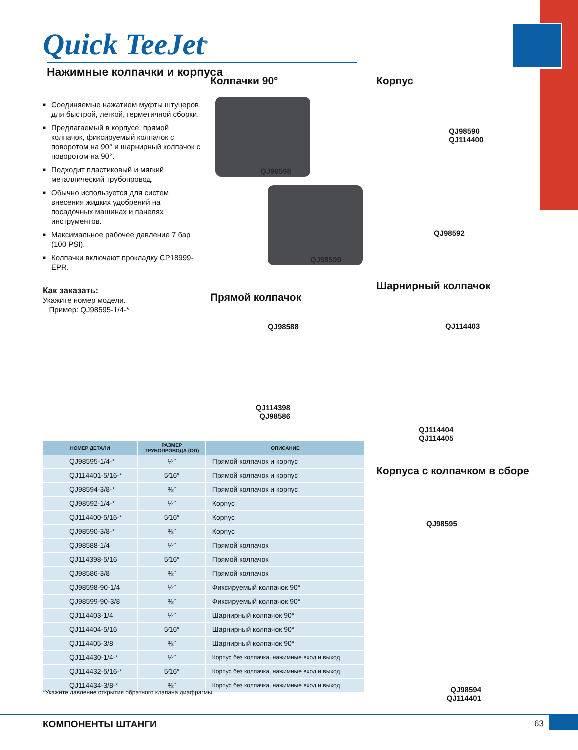Quick TeeJet<sup>®</sup> Нажимные колпачки и корпуса
■ Соединяемые нажатием муфты штуцеров для быстрой, легкой, герметичной сборки.
■ Предлагаемый в корпусе, прямой колпачок, фиксируемый колпачок с поворотом на 90° и шарнирный колпачок с поворотом на 90°.
■ Подходит пластиковый и мягкий металлический трубопровод.
■ Обычно используется для систем внесения жидких удобрений на посадочных машинах и панелях инструментов.
■ Максимальное рабочее давление 7 бар (100 PSI).
■ Колпачки включают прокладку CP18999-EPR.
Как заказать:
Укажите номер модели.
Пример: QJ98595-1/4-*
Колпачки 90°
QJ98598
QJ98599
Корпус
QJ98590
QJ114400
QJ98592
Прямой колпачок
QJ98588
QJ114398
QJ98586
Шарнирный колпачок
QJ114403
QJ114404
QJ114405
Корпуса с колпачком в сборе
QJ98595
QJ98594
QJ114401
| НОМЕР ДЕТАЛИ | РАЗМЕР ТРУБОПРОВОДА (OD) | ОПИСАНИЕ |
| --- | --- | --- |
| QJ98595-1/4-* | ¼″ | Прямой колпачок и корпус |
| QJ114401-5/16-* | 5⁄16″ | Прямой колпачок и корпус |
| QJ98594-3/8-* | ⅜″ | Прямой колпачок и корпус |
| QJ98592-1/4-* | ¼″ | Корпус |
| QJ114400-5/16-* | 5⁄16″ | Корпус |
| QJ98590-3/8-* | ⅜″ | Корпус |
| QJ98588-1/4 | ¼″ | Прямой колпачок |
| QJ114398-5/16 | 5⁄16″ | Прямой колпачок |
| QJ98586-3/8 | ⅜″ | Прямой колпачок |
| QJ98598-90-1/4 | ¼″ | Фиксируемый колпачок 90° |
| QJ98599-90-3/8 | ⅜″ | Фиксируемый колпачок 90° |
| QJ114403-1/4 | ¼″ | Шарнирный колпачок 90° |
| QJ114404-5/16 | 5⁄16″ | Шарнирный колпачок 90° |
| QJ114405-3/8 | ⅜″ | Шарнирный колпачок 90° |
| QJ114430-1/4-* | ¼″ | Корпус без колпачка, нажимные вход и выход |
| QJ114432-5/16-* | 5⁄16″ | Корпус без колпачка, нажимные вход и выход |
| QJ114434-3/8-* | ⅜″ | Корпус без колпачка, нажимные вход и выход |
*Укажите давление открытия обратного клапана диафрагмы.
КОМПОНЕНТЫ ШТАНГИ 63